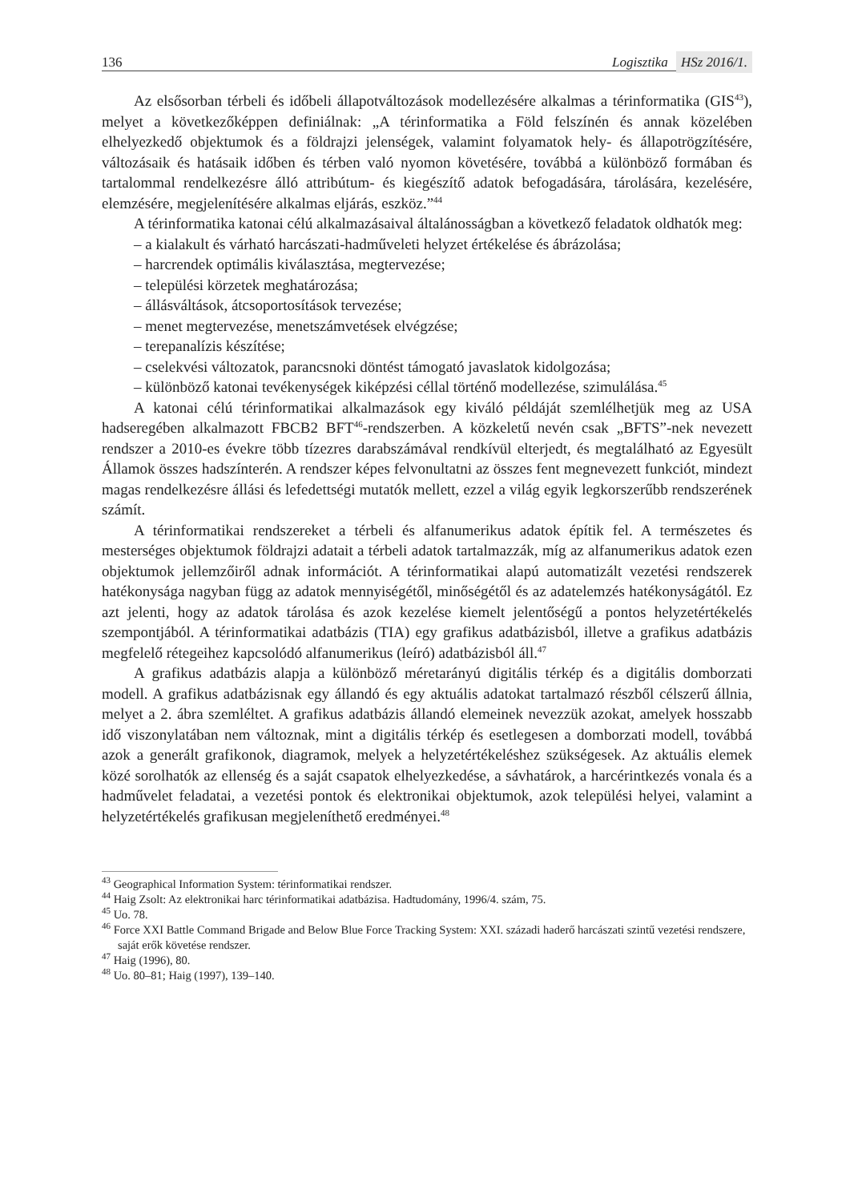136 Logisztika HSz 2016/1.
Az elsősorban térbeli és időbeli állapotváltozások modellezésére alkalmas a térinformatika (GIS<sup>43</sup>), melyet a következőképpen definiálnak: „A térinformatika a Föld felszínén és annak közelében elhelyezkedő objektumok és a földrajzi jelenségek, valamint folyamatok hely- és állapotrögzítésére, változásaik és hatásaik időben és térben való nyomon követésére, továbbá a különböző formában és tartalommal rendelkezésre álló attribútum- és kiegészítő adatok befogadására, tárolására, kezelésére, elemzésére, megjelenítésére alkalmas eljárás, eszköz.”<sup>44</sup>
A térinformatika katonai célú alkalmazásaival általánosságban a következő feladatok oldhatók meg:
– a kialakult és várható harcászati-hadműveleti helyzet értékelése és ábrázolása;
– harcrendek optimális kiválasztása, megtervezése;
– települési körzetek meghatározása;
– állásváltások, átcsoportosítások tervezése;
– menet megtervezése, menetszámvetések elvégzése;
– terepanalízis készítése;
– cselekvési változatok, parancsnoki döntést támogató javaslatok kidolgozása;
– különböző katonai tevékenységek kiképzési céllal történő modellezése, szimulálása.<sup>45</sup>
A katonai célú térinformatikai alkalmazások egy kiváló példáját szemlélhetjük meg az USA hadseregében alkalmazott FBCB2 BFT<sup>46</sup>-rendszerben. A közkeletű nevén csak „BFTS”-nek nevezett rendszer a 2010-es évekre több tízezres darabszámával rendkívül elterjedt, és megtalálható az Egyesült Államok összes hadszínterén. A rendszer képes felvonultatni az összes fent megnevezett funkciót, mindezt magas rendelkezésre állási és lefedettségi mutatók mellett, ezzel a világ egyik legkorszerűbb rendszerének számít.
A térinformatikai rendszereket a térbeli és alfanumerikus adatok építik fel. A természetes és mesterséges objektumok földrajzi adatait a térbeli adatok tartalmazzák, míg az alfanumerikus adatok ezen objektumok jellemzőiről adnak információt. A térinformatikai alapú automatizált vezetési rendszerek hatékonysága nagyban függ az adatok mennyiségétől, minőségétől és az adatelemzés hatékonyságától. Ez azt jelenti, hogy az adatok tárolása és azok kezelése kiemelt jelentőségű a pontos helyzetértékelés szempontjából. A térinformatikai adatbázis (TIA) egy grafikus adatbázisból, illetve a grafikus adatbázis megfelelő rétegeihez kapcsolódó alfanumerikus (leíró) adatbázisból áll.<sup>47</sup>
A grafikus adatbázis alapja a különböző méretarányú digitális térkép és a digitális domborzati modell. A grafikus adatbázisnak egy állandó és egy aktuális adatokat tartalmazó részből célszerű állnia, melyet a 2. ábra szemléltet. A grafikus adatbázis állandó elemeinek nevezzük azokat, amelyek hosszabb idő viszonylatában nem változnak, mint a digitális térkép és esetlegesen a domborzati modell, továbbá azok a generált grafikonok, diagramok, melyek a helyzetértékeléshez szükségesek. Az aktuális elemek közé sorolhatók az ellenség és a saját csapatok elhelyezkedése, a sávhatárok, a harcérintkezés vonala és a hadművelet feladatai, a vezetési pontok és elektronikai objektumok, azok települési helyei, valamint a helyzetértékelés grafikusan megjeleníthető eredményei.<sup>48</sup>
<sup>43</sup> Geographical Information System: térinformatikai rendszer.
<sup>44</sup> Haig Zsolt: Az elektronikai harc térinformatikai adatbázisa. Hadtudomány, 1996/4. szám, 75.
<sup>45</sup> Uo. 78.
<sup>46</sup> Force XXI Battle Command Brigade and Below Blue Force Tracking System: XXI. századi haderő harcászati szintű vezetési rendszere, saját erők követése rendszer.
<sup>47</sup> Haig (1996), 80.
<sup>48</sup> Uo. 80–81; Haig (1997), 139–140.